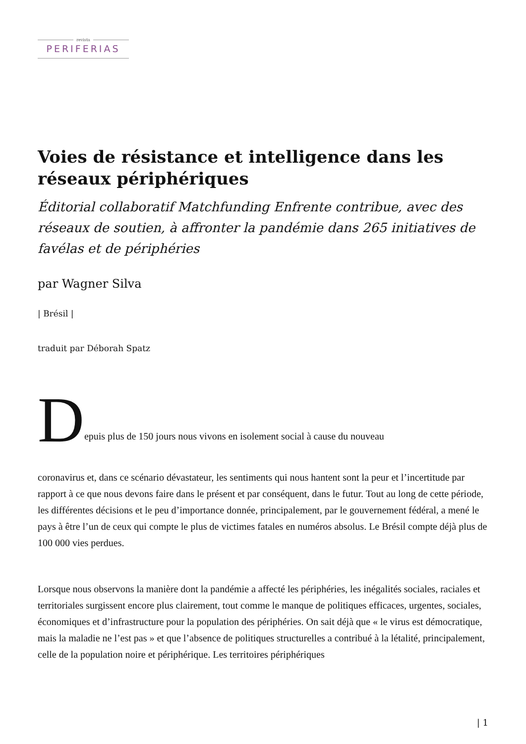revista
PERIFERIAS
Voies de résistance et intelligence dans les réseaux périphériques
Éditorial collaboratif Matchfunding Enfrente contribue, avec des réseaux de soutien, à affronter la pandémie dans 265 initiatives de favélas et de périphéries
par Wagner Silva
| Brésil |
traduit par Déborah Spatz
Depuis plus de 150 jours nous vivons en isolement social à cause du nouveau
coronavirus et, dans ce scénario dévastateur, les sentiments qui nous hantent sont la peur et l’incertitude par rapport à ce que nous devons faire dans le présent et par conséquent, dans le futur. Tout au long de cette période, les différentes décisions et le peu d’importance donnée, principalement, par le gouvernement fédéral, a mené le pays à être l’un de ceux qui compte le plus de victimes fatales en numéros absolus. Le Brésil compte déjà plus de 100 000 vies perdues.
Lorsque nous observons la manière dont la pandémie a affecté les périphéries, les inégalités sociales, raciales et territoriales surgissent encore plus clairement, tout comme le manque de politiques efficaces, urgentes, sociales, économiques et d’infrastructure pour la population des périphéries. On sait déjà que « le virus est démocratique, mais la maladie ne l’est pas » et que l’absence de politiques structurelles a contribué à la létalité, principalement, celle de la population noire et périphérique. Les territoires périphériques
| 1